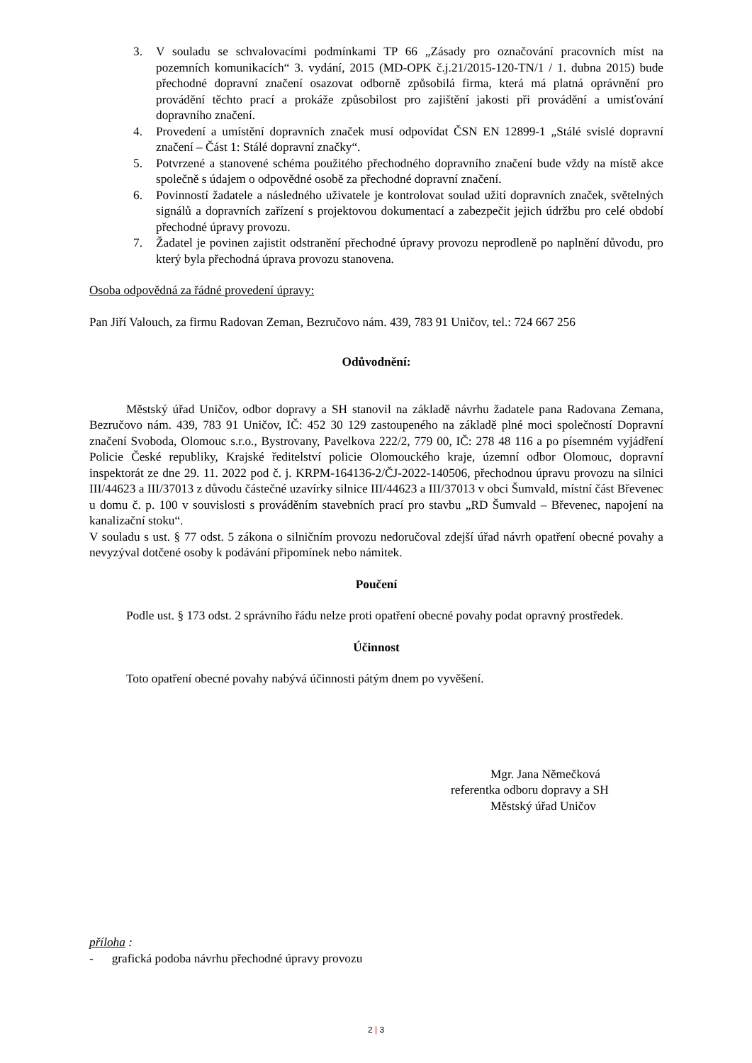3. V souladu se schvalovacími podmínkami TP 66 „Zásady pro označování pracovních míst na pozemních komunikacích“ 3. vydání, 2015 (MD-OPK č.j.21/2015-120-TN/1 / 1. dubna 2015) bude přechodné dopravní značení osazovat odborně způsobilá firma, která má platná oprávnění pro provádění těchto prací a prokáže způsobilost pro zajištění jakosti při provádění a umisťování dopravního značení.
4. Provedení a umístění dopravních značek musí odpovídat ČSN EN 12899-1 „Stálé svislé dopravní značení – Část 1: Stálé dopravní značky“.
5. Potvrzené a stanovené schéma použitého přechodného dopravního značení bude vždy na místě akce společně s údajem o odpovědné osobě za přechodné dopravní značení.
6. Povinností žadatele a následného uživatele je kontrolovat soulad užití dopravních značek, světelných signálů a dopravních zařízení s projektovou dokumentací a zabezpečit jejich údržbu pro celé období přechodné úpravy provozu.
7. Žadatel je povinen zajistit odstranění přechodné úpravy provozu neprodleně po naplnění důvodu, pro který byla přechodná úprava provozu stanovena.
Osoba odpovědná za řádné provedení úpravy:
Pan Jiří Valouch, za firmu Radovan Zeman, Bezručovo nám. 439, 783 91 Uničov, tel.: 724 667 256
Odůvodnění:
Městský úřad Uničov, odbor dopravy a SH stanovil na základě návrhu žadatele pana Radovana Zemana, Bezručovo nám. 439, 783 91 Uničov, IČ: 452 30 129 zastoupeného na základě plné moci společností Dopravní značení Svoboda, Olomouc s.r.o., Bystrovany, Pavelkova 222/2, 779 00, IČ: 278 48 116 a po písemném vyjádření Policie České republiky, Krajské ředitelství policie Olomouckého kraje, územní odbor Olomouc, dopravní inspektorát ze dne 29. 11. 2022 pod č. j. KRPM-164136-2/ČJ-2022-140506, přechodnou úpravu provozu na silnici III/44623 a III/37013 z důvodu částečné uzavírky silnice III/44623 a III/37013 v obci Šumvald, místní část Břevenec u domu č. p. 100 v souvislosti s prováděním stavebních prací pro stavbu „RD Šumvald – Břevenec, napojení na kanalizační stoku“.
V souladu s ust. § 77 odst. 5 zákona o silničním provozu nedoručoval zdejší úřad návrh opatření obecné povahy a nevyzýval dotčené osoby k podávání připomínek nebo námitek.
Poučení
Podle ust. § 173 odst. 2 správního řádu nelze proti opatření obecné povahy podat opravný prostředek.
Účinnost
Toto opatření obecné povahy nabývá účinnosti pátým dnem po vyvěšení.
Mgr. Jana Němečková
referentka odboru dopravy a SH
Městský úřad Uničov
příloha :
- grafická podoba návrhu přechodné úpravy provozu
2 | 3